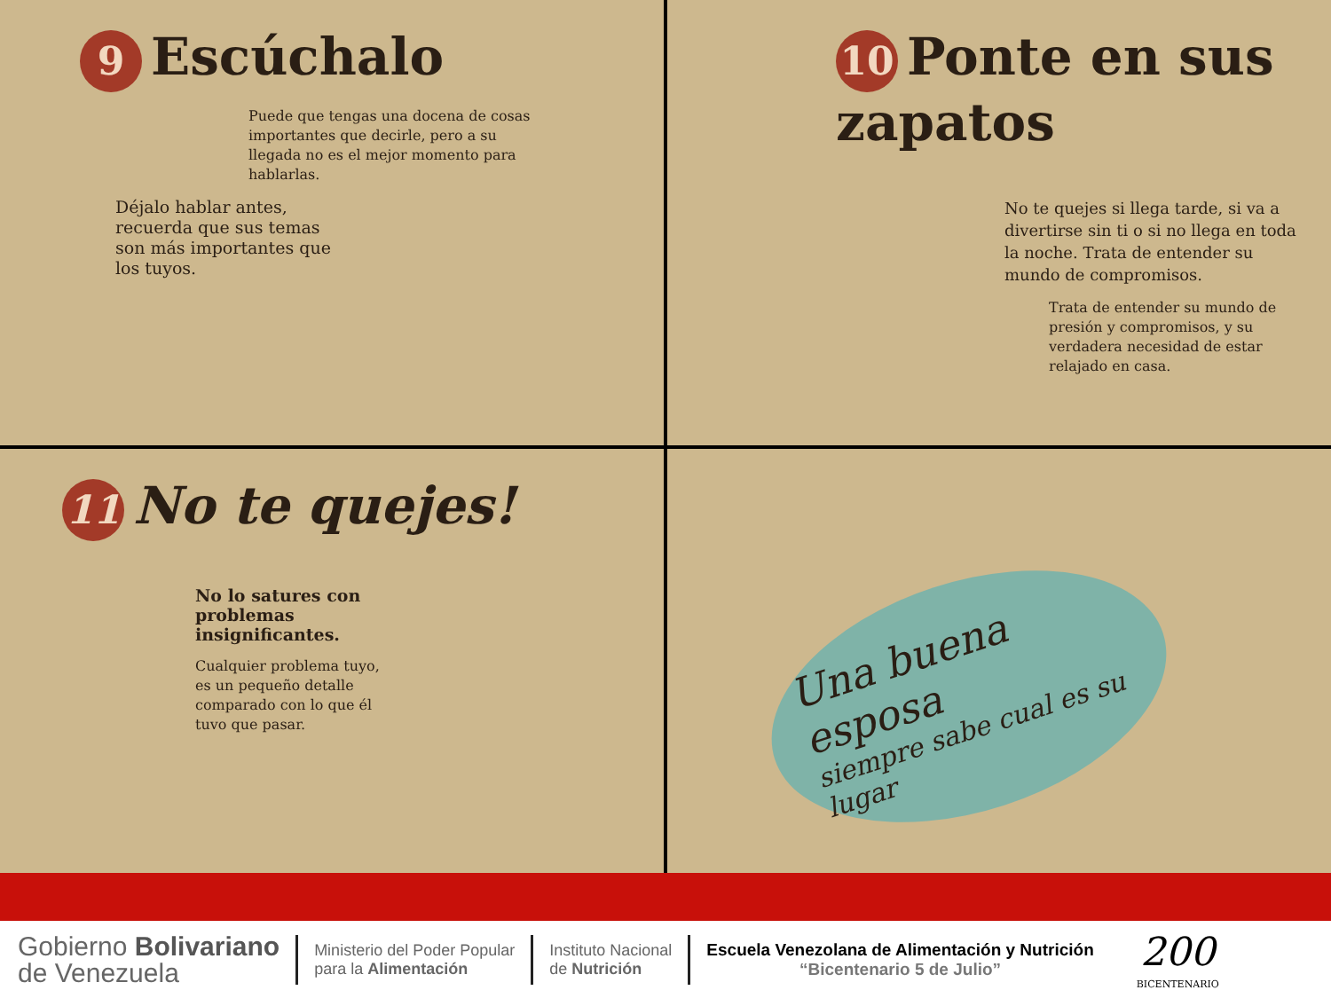9 Escúchalo
Puede que tengas una docena de cosas importantes que decirle, pero a su llegada no es el mejor momento para hablarlas.
Déjalo hablar antes, recuerda que sus temas son más importantes que los tuyos.
10 Ponte en sus zapatos
No te quejes si llega tarde, si va a divertirse sin ti o si no llega en toda la noche. Trata de entender su mundo de compromisos.
Trata de entender su mundo de presión y compromisos, y su verdadera necesidad de estar relajado en casa.
11 No te quejes!
No lo satures con problemas insignificantes.
Cualquier problema tuyo, es un pequeño detalle comparado con lo que él tuvo que pasar.
Una buena esposa
siempre sabe cual es su lugar
Gobierno Bolivariano
de Venezuela
Ministerio del Poder Popular
para la Alimentación
Instituto Nacional
de Nutrición
Escuela Venezolana de Alimentación y Nutrición
“Bicentenario 5 de Julio”
200
BICENTENARIO